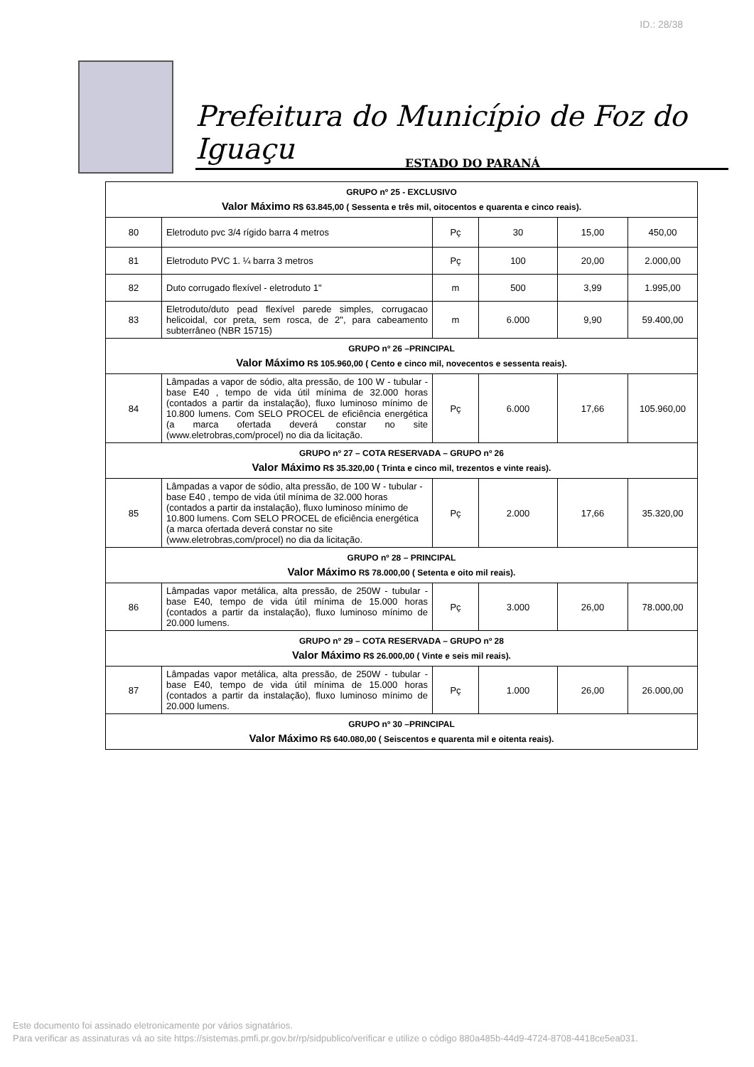ID.: 28/38
Prefeitura do Município de Foz do Iguaçu
ESTADO DO PARANÁ
| GRUPO nº 25 - EXCLUSIVO Valor Máximo R$ 63.845,00 ( Sessenta e três mil, oitocentos e quarenta e cinco reais). | | | | | |
| 80 | Eletroduto pvc 3/4 rígido barra 4 metros | Pç | 30 | 15,00 | 450,00 |
| 81 | Eletroduto PVC 1. ¼ barra 3 metros | Pç | 100 | 20,00 | 2.000,00 |
| 82 | Duto corrugado flexível - eletroduto 1" | m | 500 | 3,99 | 1.995,00 |
| 83 | Eletroduto/duto pead flexível parede simples, corrugacao helicoidal, cor preta, sem rosca, de 2", para cabeamento subterrâneo (NBR 15715) | m | 6.000 | 9,90 | 59.400,00 |
| GRUPO nº 26 –PRINCIPAL Valor Máximo R$ 105.960,00 ( Cento e cinco mil, novecentos e sessenta reais). | | | | | |
| 84 | Lâmpadas a vapor de sódio, alta pressão, de 100 W - tubular - base E40 , tempo de vida útil mínima de 32.000 horas (contados a partir da instalação), fluxo luminoso mínimo de 10.800 lumens. Com SELO PROCEL de eficiência energética (a marca ofertada deverá constar no site (www.eletrobras,com/procel) no dia da licitação. | Pç | 6.000 | 17,66 | 105.960,00 |
| GRUPO nº 27 – COTA RESERVADA – GRUPO nº 26 Valor Máximo R$ 35.320,00 ( Trinta e cinco mil, trezentos e vinte reais). | | | | | |
| 85 | Lâmpadas a vapor de sódio, alta pressão, de 100 W - tubular - base E40 , tempo de vida útil mínima de 32.000 horas (contados a partir da instalação), fluxo luminoso mínimo de 10.800 lumens. Com SELO PROCEL de eficiência energética (a marca ofertada deverá constar no site (www.eletrobras,com/procel) no dia da licitação. | Pç | 2.000 | 17,66 | 35.320,00 |
| GRUPO nº 28 – PRINCIPAL Valor Máximo R$ 78.000,00 ( Setenta e oito mil reais). | | | | | |
| 86 | Lâmpadas vapor metálica, alta pressão, de 250W - tubular - base E40, tempo de vida útil mínima de 15.000 horas (contados a partir da instalação), fluxo luminoso mínimo de 20.000 lumens. | Pç | 3.000 | 26,00 | 78.000,00 |
| GRUPO nº 29 – COTA RESERVADA – GRUPO nº 28 Valor Máximo R$ 26.000,00 ( Vinte e seis mil reais). | | | | | |
| 87 | Lâmpadas vapor metálica, alta pressão, de 250W - tubular - base E40, tempo de vida útil mínima de 15.000 horas (contados a partir da instalação), fluxo luminoso mínimo de 20.000 lumens. | Pç | 1.000 | 26,00 | 26.000,00 |
| GRUPO nº 30 –PRINCIPAL Valor Máximo R$ 640.080,00 ( Seiscentos e quarenta mil e oitenta reais). | | | | | |
Este documento foi assinado eletronicamente por vários signatários.
Para verificar as assinaturas vá ao site https://sistemas.pmfi.pr.gov.br/rp/sidpublico/verificar e utilize o código 880a485b-44d9-4724-8708-4418ce5ea031.